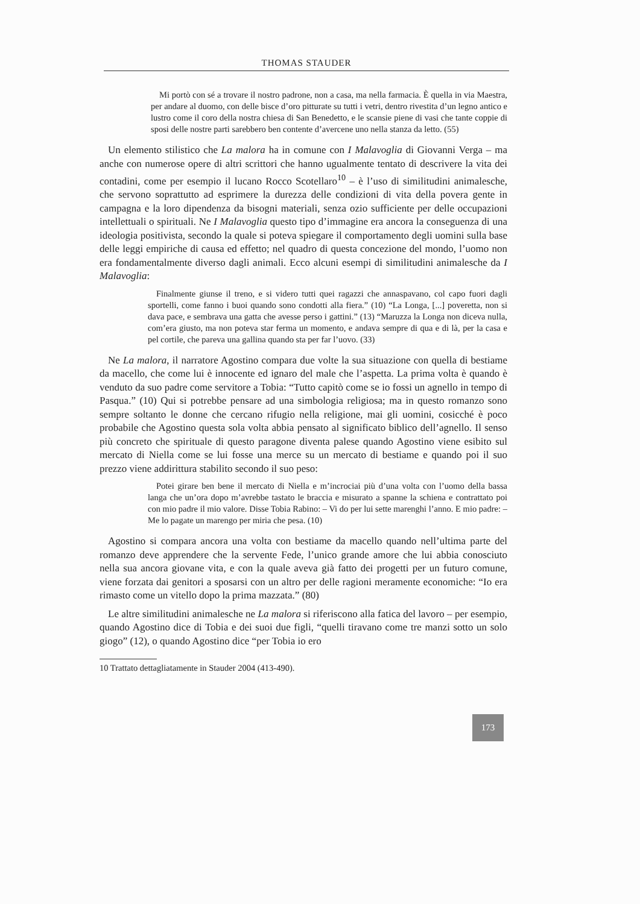THOMAS STAUDER
Mi portò con sé a trovare il nostro padrone, non a casa, ma nella farmacia. È quella in via Maestra, per andare al duomo, con delle bisce d’oro pitturate su tutti i vetri, dentro rivestita d’un legno antico e lustro come il coro della nostra chiesa di San Benedetto, e le scansie piene di vasi che tante coppie di sposi delle nostre parti sarebbero ben contente d’avercene uno nella stanza da letto. (55)
Un elemento stilistico che La malora ha in comune con I Malavoglia di Giovanni Verga – ma anche con numerose opere di altri scrittori che hanno ugualmente tentato di descrivere la vita dei contadini, come per esempio il lucano Rocco Scotellaro<sup>10</sup> – è l’uso di similitudini animalesche, che servono soprattutto ad esprimere la durezza delle condizioni di vita della povera gente in campagna e la loro dipendenza da bisogni materiali, senza ozio sufficiente per delle occupazioni intellettuali o spirituali. Ne I Malavoglia questo tipo d’immagine era ancora la conseguenza di una ideologia positivista, secondo la quale si poteva spiegare il comportamento degli uomini sulla base delle leggi empiriche di causa ed effetto; nel quadro di questa concezione del mondo, l’uomo non era fondamentalmente diverso dagli animali. Ecco alcuni esempi di similitudini animalesche da I Malavoglia:
Finalmente giunse il treno, e si videro tutti quei ragazzi che annaspavano, col capo fuori dagli sportelli, come fanno i buoi quando sono condotti alla fiera.” (10) “La Longa, [...] poveretta, non si dava pace, e sembrava una gatta che avesse perso i gattini.” (13) “Maruzza la Longa non diceva nulla, com’era giusto, ma non poteva star ferma un momento, e andava sempre di qua e di là, per la casa e pel cortile, che pareva una gallina quando sta per far l’uovo. (33)
Ne La malora, il narratore Agostino compara due volte la sua situazione con quella di bestiame da macello, che come lui è innocente ed ignaro del male che l’aspetta. La prima volta è quando è venduto da suo padre come servitore a Tobia: “Tutto capitò come se io fossi un agnello in tempo di Pasqua.” (10) Qui si potrebbe pensare ad una simbologia religiosa; ma in questo romanzo sono sempre soltanto le donne che cercano rifugio nella religione, mai gli uomini, cosicché è poco probabile che Agostino questa sola volta abbia pensato al significato biblico dell’agnello. Il senso più concreto che spirituale di questo paragone diventa palese quando Agostino viene esibito sul mercato di Niella come se lui fosse una merce su un mercato di bestiame e quando poi il suo prezzo viene addirittura stabilito secondo il suo peso:
Potei girare ben bene il mercato di Niella e m’incrociai più d’una volta con l’uomo della bassa langa che un’ora dopo m’avrebbe tastato le braccia e misurato a spanne la schiena e contrattato poi con mio padre il mio valore. Disse Tobia Rabino: – Vi do per lui sette marenghi l’anno. E mio padre: – Me lo pagate un marengo per miria che pesa. (10)
Agostino si compara ancora una volta con bestiame da macello quando nell’ultima parte del romanzo deve apprendere che la servente Fede, l’unico grande amore che lui abbia conosciuto nella sua ancora giovane vita, e con la quale aveva già fatto dei progetti per un futuro comune, viene forzata dai genitori a sposarsi con un altro per delle ragioni meramente economiche: “Io era rimasto come un vitello dopo la prima mazzata.” (80)
Le altre similitudini animalesche ne La malora si riferiscono alla fatica del lavoro – per esempio, quando Agostino dice di Tobia e dei suoi due figli, “quelli tiravano come tre manzi sotto un solo giogo” (12), o quando Agostino dice “per Tobia io ero
10 Trattato dettagliatamente in Stauder 2004 (413-490).
173